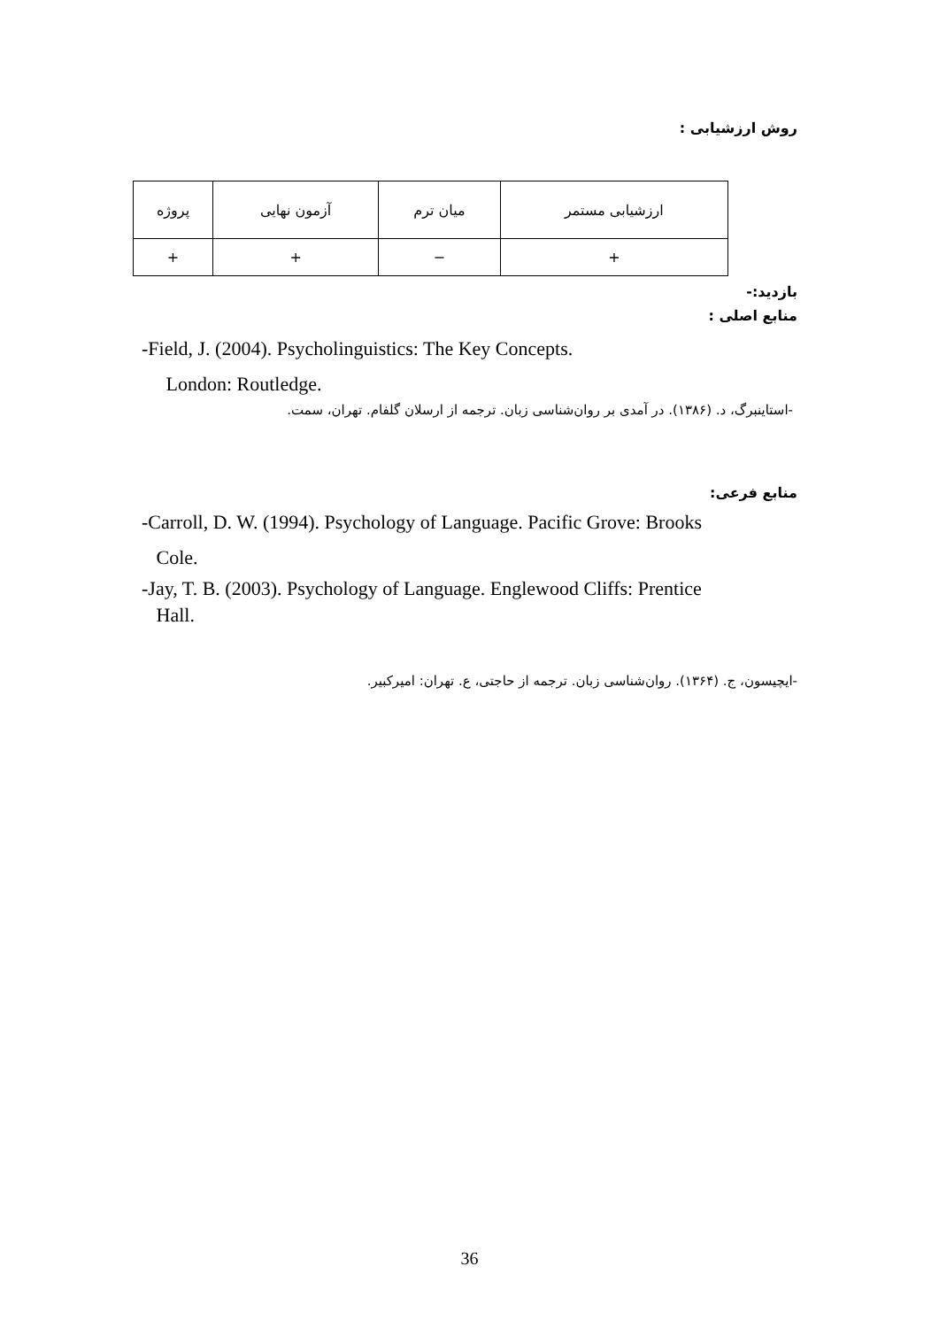روش ارزشیابی :
| ارزشیابی مستمر | میان ترم | آزمون نهایی | پروژه |
| + | − | + | + |
بازدید:-
منابع اصلی :
-Field, J. (2004). Psycholinguistics: The Key Concepts.
London: Routledge.
-استاینبرگ، د. (۱۳۸۶). در آمدی بر روان‌شناسی زبان. ترجمه از ارسلان گلفام. تهران، سمت.
منابع فرعی:
-Carroll, D. W. (1994). Psychology of Language. Pacific Grove: Brooks
Cole.
-Jay, T. B. (2003). Psychology of Language. Englewood Cliffs: Prentice
Hall.
-ایچیسون، ج. (۱۳۶۴). روان‌شناسی زبان. ترجمه از حاجتی، ع. تهران: امیرکبیر.
36